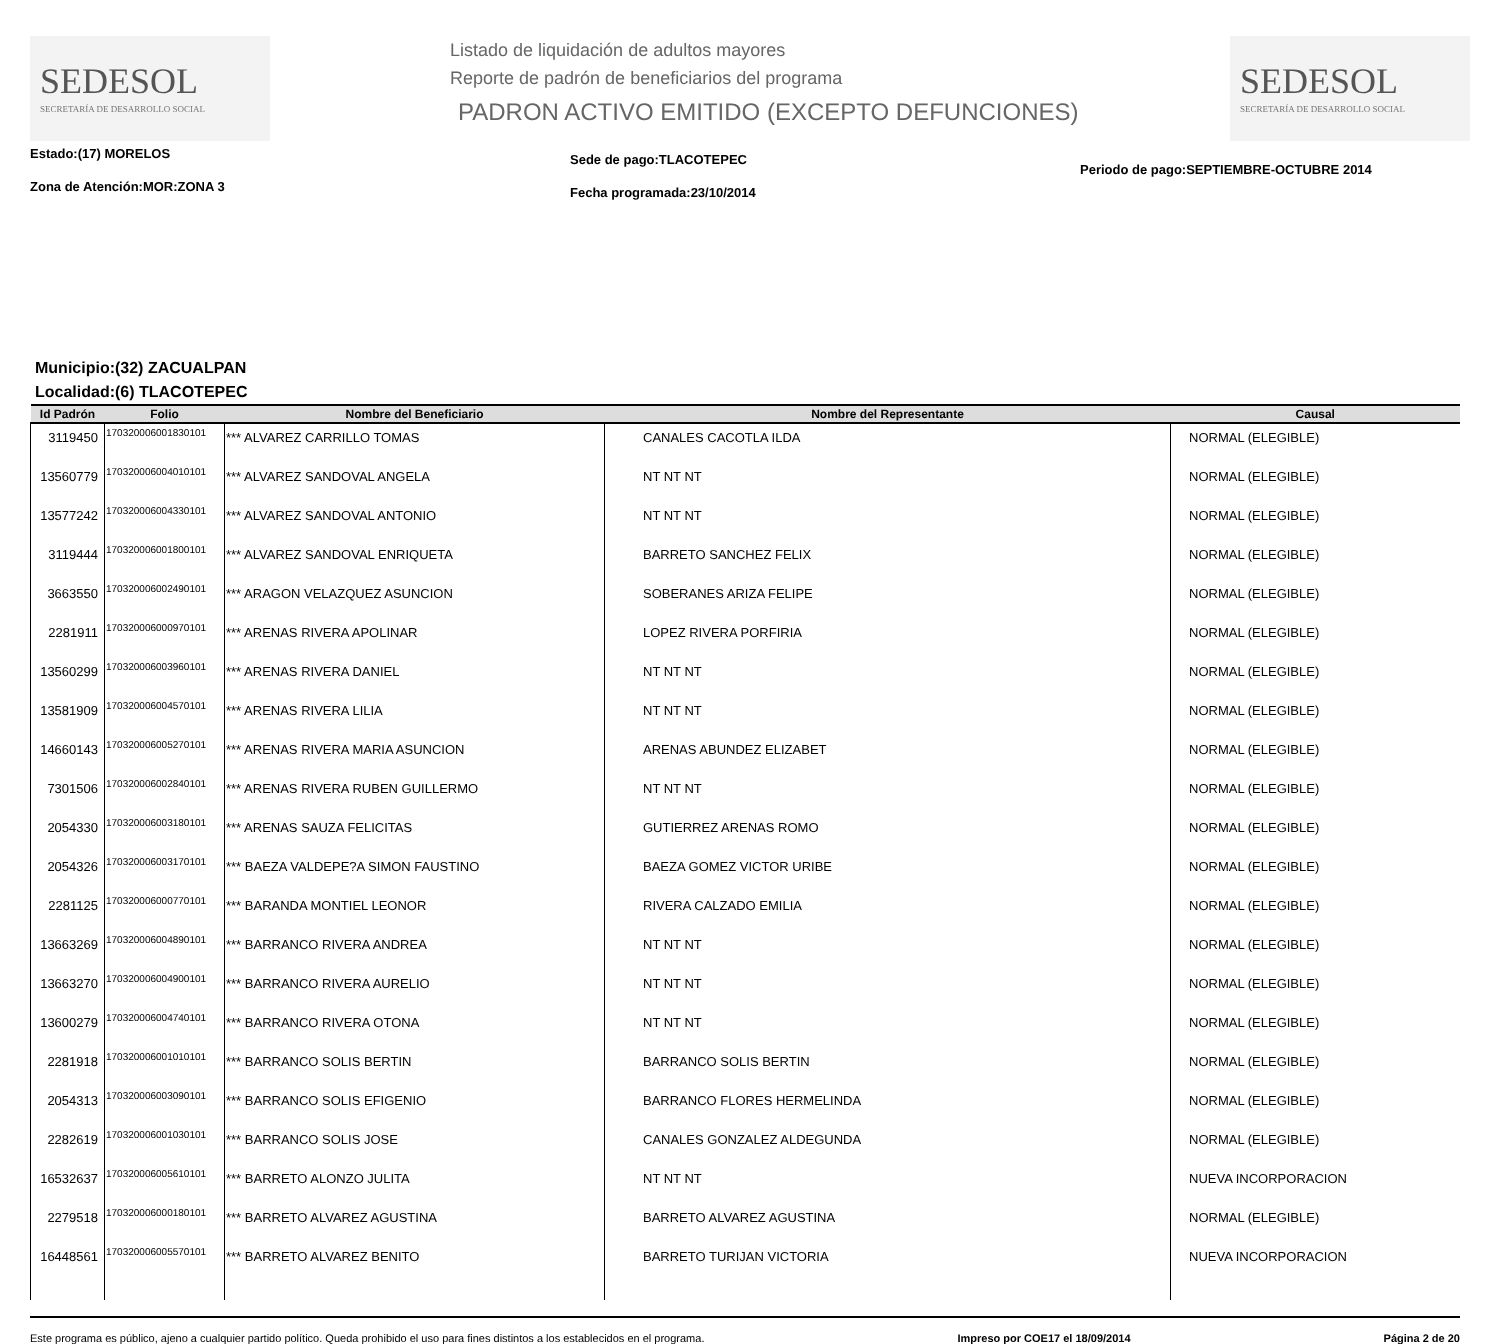SEDESOL
SECRETARÍA DE DESARROLLO SOCIAL
Listado de liquidación de adultos mayores
Reporte de padrón de beneficiarios del programa
PADRON ACTIVO EMITIDO (EXCEPTO DEFUNCIONES)
SEDESOL
SECRETARÍA DE DESARROLLO SOCIAL
Estado:(17) MORELOS
Zona de Atención:MOR:ZONA 3
Sede de pago:TLACOTEPEC
Fecha programada:23/10/2014
Periodo de pago:SEPTIEMBRE-OCTUBRE 2014
Municipio:(32) ZACUALPAN
Localidad:(6) TLACOTEPEC
| Id Padrón | Folio | Nombre del Beneficiario | Nombre del Representante | Causal |
| --- | --- | --- | --- | --- |
| 3119450 | 170320006001830101 | *** ALVAREZ CARRILLO TOMAS | CANALES CACOTLA ILDA | NORMAL (ELEGIBLE) |
| 13560779 | 170320006004010101 | *** ALVAREZ SANDOVAL ANGELA | NT NT NT | NORMAL (ELEGIBLE) |
| 13577242 | 170320006004330101 | *** ALVAREZ SANDOVAL ANTONIO | NT NT NT | NORMAL (ELEGIBLE) |
| 3119444 | 170320006001800101 | *** ALVAREZ SANDOVAL ENRIQUETA | BARRETO SANCHEZ FELIX | NORMAL (ELEGIBLE) |
| 3663550 | 170320006002490101 | *** ARAGON VELAZQUEZ ASUNCION | SOBERANES ARIZA FELIPE | NORMAL (ELEGIBLE) |
| 2281911 | 170320006000970101 | *** ARENAS RIVERA APOLINAR | LOPEZ RIVERA PORFIRIA | NORMAL (ELEGIBLE) |
| 13560299 | 170320006003960101 | *** ARENAS RIVERA DANIEL | NT NT NT | NORMAL (ELEGIBLE) |
| 13581909 | 170320006004570101 | *** ARENAS RIVERA LILIA | NT NT NT | NORMAL (ELEGIBLE) |
| 14660143 | 170320006005270101 | *** ARENAS RIVERA MARIA ASUNCION | ARENAS ABUNDEZ ELIZABET | NORMAL (ELEGIBLE) |
| 7301506 | 170320006002840101 | *** ARENAS RIVERA RUBEN GUILLERMO | NT NT NT | NORMAL (ELEGIBLE) |
| 2054330 | 170320006003180101 | *** ARENAS SAUZA FELICITAS | GUTIERREZ ARENAS ROMO | NORMAL (ELEGIBLE) |
| 2054326 | 170320006003170101 | *** BAEZA VALDEPE?A SIMON FAUSTINO | BAEZA GOMEZ VICTOR URIBE | NORMAL (ELEGIBLE) |
| 2281125 | 170320006000770101 | *** BARANDA MONTIEL LEONOR | RIVERA CALZADO EMILIA | NORMAL (ELEGIBLE) |
| 13663269 | 170320006004890101 | *** BARRANCO RIVERA ANDREA | NT NT NT | NORMAL (ELEGIBLE) |
| 13663270 | 170320006004900101 | *** BARRANCO RIVERA AURELIO | NT NT NT | NORMAL (ELEGIBLE) |
| 13600279 | 170320006004740101 | *** BARRANCO RIVERA OTONA | NT NT NT | NORMAL (ELEGIBLE) |
| 2281918 | 170320006001010101 | *** BARRANCO SOLIS BERTIN | BARRANCO SOLIS BERTIN | NORMAL (ELEGIBLE) |
| 2054313 | 170320006003090101 | *** BARRANCO SOLIS EFIGENIO | BARRANCO FLORES HERMELINDA | NORMAL (ELEGIBLE) |
| 2282619 | 170320006001030101 | *** BARRANCO SOLIS JOSE | CANALES GONZALEZ ALDEGUNDA | NORMAL (ELEGIBLE) |
| 16532637 | 170320006005610101 | *** BARRETO ALONZO JULITA | NT NT NT | NUEVA INCORPORACION |
| 2279518 | 170320006000180101 | *** BARRETO ALVAREZ AGUSTINA | BARRETO ALVAREZ AGUSTINA | NORMAL (ELEGIBLE) |
| 16448561 | 170320006005570101 | *** BARRETO ALVAREZ BENITO | BARRETO TURIJAN VICTORIA | NUEVA INCORPORACION |
Este programa es público, ajeno a cualquier partido político. Queda prohibido el uso para fines distintos a los establecidos en el programa. Impreso por COE17 el 18/09/2014 Página 2 de 20